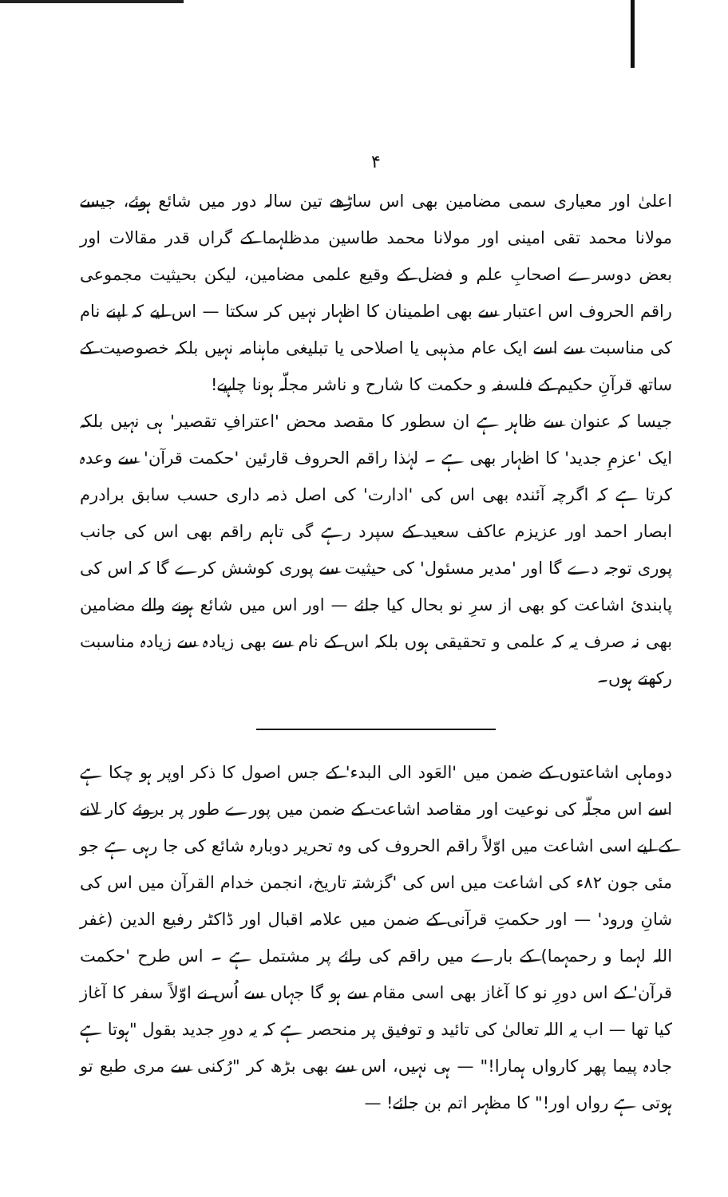۴
اعلیٰ اور معیاری سمی مضامین بھی اس ساڑھے تین سالہ دور میں شائع ہوئے، جیسے مولانا محمد تقی امینی اور مولانا محمد طاسین مدظلہما کے گراں قدر مقالات اور بعض دوسرے اصحابِ علم و فضل کے وقیع علمی مضامین، لیکن بحیثیت مجموعی راقم الحروف اس اعتبار سے بھی اطمینان کا اظہار نہیں کر سکتا — اس لیے کہ اپنے نام کی مناسبت سے اسے ایک عام مذہبی یا اصلاحی یا تبلیغی ماہنامہ نہیں بلکہ خصوصیت کے ساتھ قرآنِ حکیم کے فلسفہ و حکمت کا شارح و ناشر مجلّہ ہونا چاہیے!
جیسا کہ عنوان سے ظاہر ہے ان سطور کا مقصد محض 'اعترافِ تقصیر' ہی نہیں بلکہ ایک 'عزمِ جدید' کا اظہار بھی ہے ۔ لہٰذا راقم الحروف قارئین 'حکمت قرآن' سے وعدہ کرتا ہے کہ اگرچہ آئندہ بھی اس کی 'ادارت' کی اصل ذمہ داری حسب سابق برادرم ابصار احمد اور عزیزم عاکف سعید کے سپرد رہے گی تاہم راقم بھی اس کی جانب پوری توجہ دے گا اور 'مدیر مسئول' کی حیثیت سے پوری کوشش کرے گا کہ اس کی پابندیٔ اشاعت کو بھی از سرِ نو بحال کیا جائے — اور اس میں شائع ہونے والے مضامین بھی نہ صرف یہ کہ علمی و تحقیقی ہوں بلکہ اس کے نام سے بھی زیادہ سے زیادہ مناسبت رکھتے ہوں۔
دوماہی اشاعتوں کے ضمن میں 'العَود الی البدء' کے جس اصول کا ذکر اوپر ہو چکا ہے اسے اس مجلّہ کی نوعیت اور مقاصد اشاعت کے ضمن میں پورے طور پر بروئے کار لانے کے لیے اسی اشاعت میں اوّلاً راقم الحروف کی وہ تحریر دوبارہ شائع کی جا رہی ہے جو مئی جون ۸۲ء کی اشاعت میں اس کی 'گزشتہ تاریخ، انجمن خدام القرآن میں اس کی شانِ ورود' — اور حکمتِ قرآنی کے ضمن میں علامہ اقبال اور ڈاکٹر رفیع الدین (غفر اللہ لہما و رحمہما) کے بارے میں راقم کی رائے پر مشتمل ہے ۔ اس طرح 'حکمت قرآن' کے اس دورِ نو کا آغاز بھی اسی مقام سے ہو گا جہاں سے اُس نے اوّلاً سفر کا آغاز کیا تھا — اب یہ اللہ تعالیٰ کی تائید و توفیق پر منحصر ہے کہ یہ دورِ جدید بقول "ہوتا ہے جادہ پیما پھر کارواں ہمارا!" — ہی نہیں، اس سے بھی بڑھ کر "رُکنی سے مری طبع تو ہوتی ہے رواں اور!" کا مظہر اتم بن جائے! —